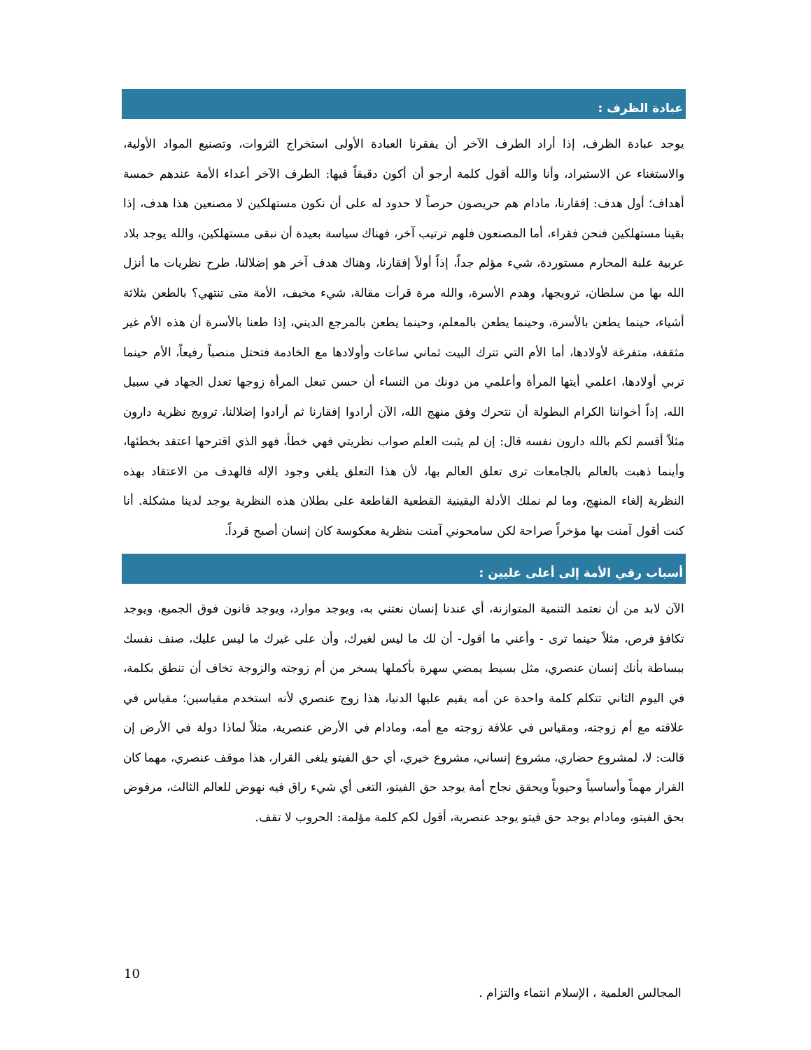عبادة الظرف :
يوجد عبادة الظرف، إذا أراد الطرف الآخر أن يفقرنا العبادة الأولى استخراج الثروات، وتصنيع المواد الأولية، والاستغناء عن الاستيراد، وأنا والله أقول كلمة أرجو أن أكون دقيقاً فيها: الطرف الآخر أعداء الأمة عندهم خمسة أهداف؛ أول هدف: إفقارنا، مادام هم حريصون حرصاً لا حدود له على أن نكون مستهلكين لا مصنعين هذا هدف، إذا بقينا مستهلكين فنحن فقراء، أما المصنعون فلهم ترتيب آخر، فهناك سياسة بعيدة أن نبقى مستهلكين، والله يوجد بلاد عربية علبة المحارم مستوردة، شيء مؤلم جداً، إذاً أولاً إفقارنا، وهناك هدف آخر هو إضلالنا، طرح نظريات ما أنزل الله بها من سلطان، ترويجها، وهدم الأسرة، والله مرة قرأت مقالة، شيء مخيف، الأمة متى تنتهي؟ بالطعن بثلاثة أشياء، حينما يطعن بالأسرة، وحينما يطعن بالمعلم، وحينما يطعن بالمرجع الديني، إذا طعنا بالأسرة أن هذه الأم غير مثقفة، متفرغة لأولادها، أما الأم التي تترك البيت ثماني ساعات وأولادها مع الخادمة فتحتل منصباً رفيعاً، الأم حينما تربي أولادها، اعلمي أيتها المرأة وأعلمي من دونك من النساء أن حسن تبعل المرأة زوجها تعدل الجهاد في سبيل الله، إذاً أخواننا الكرام البطولة أن نتحرك وفق منهج الله، الآن أرادوا إفقارنا ثم أرادوا إضلالنا، ترويج نظرية دارون مثلاً أقسم لكم بالله دارون نفسه قال: إن لم يثبت العلم صواب نظريتي فهي خطأ، فهو الذي اقترحها اعتقد بخطئها، وأينما ذهبت بالعالم بالجامعات ترى تعلق العالم بها، لأن هذا التعلق يلغي وجود الإله فالهدف من الاعتقاد بهذه النظرية إلغاء المنهج، وما لم نملك الأدلة اليقينية القطعية القاطعة على بطلان هذه النظرية يوجد لدينا مشكلة. أنا كنت أقول آمنت بها مؤخراً صراحة لكن سامحوني آمنت بنظرية معكوسة كان إنسان أصبح قرداً.
أسباب رقي الأمة إلى أعلى عليين :
الآن لابد من أن نعتمد التنمية المتوازنة، أي عندنا إنسان نعتني به، ويوجد موارد، ويوجد قانون فوق الجميع، ويوجد تكافؤ فرص، مثلاً حينما ترى - وأعني ما أقول- أن لك ما ليس لغيرك، وأن على غيرك ما ليس عليك، صنف نفسك ببساطة بأنك إنسان عنصري، مثل بسيط يمضي سهرة بأكملها يسخر من أم زوجته والزوجة تخاف أن تنطق بكلمة، في اليوم الثاني تتكلم كلمة واحدة عن أمه يقيم عليها الدنيا، هذا زوج عنصري لأنه استخدم مقياسين؛ مقياس في علاقته مع أم زوجته، ومقياس في علاقة زوجته مع أمه، ومادام في الأرض عنصرية، مثلاً لماذا دولة في الأرض إن قالت: لا، لمشروع حضاري، مشروع إنساني، مشروع خيري، أي حق الفيتو يلغى القرار، هذا موقف عنصري، مهما كان القرار مهماً وأساسياً وحيوياً ويحقق نجاح أمة يوجد حق الفيتو، التغى أي شيء راق فيه نهوض للعالم الثالث، مرفوض بحق الفيتو، ومادام يوجد حق فيتو يوجد عنصرية، أقول لكم كلمة مؤلمة: الحروب لا تقف.
10
المجالس العلمية ، الإسلام انتماء والتزام .